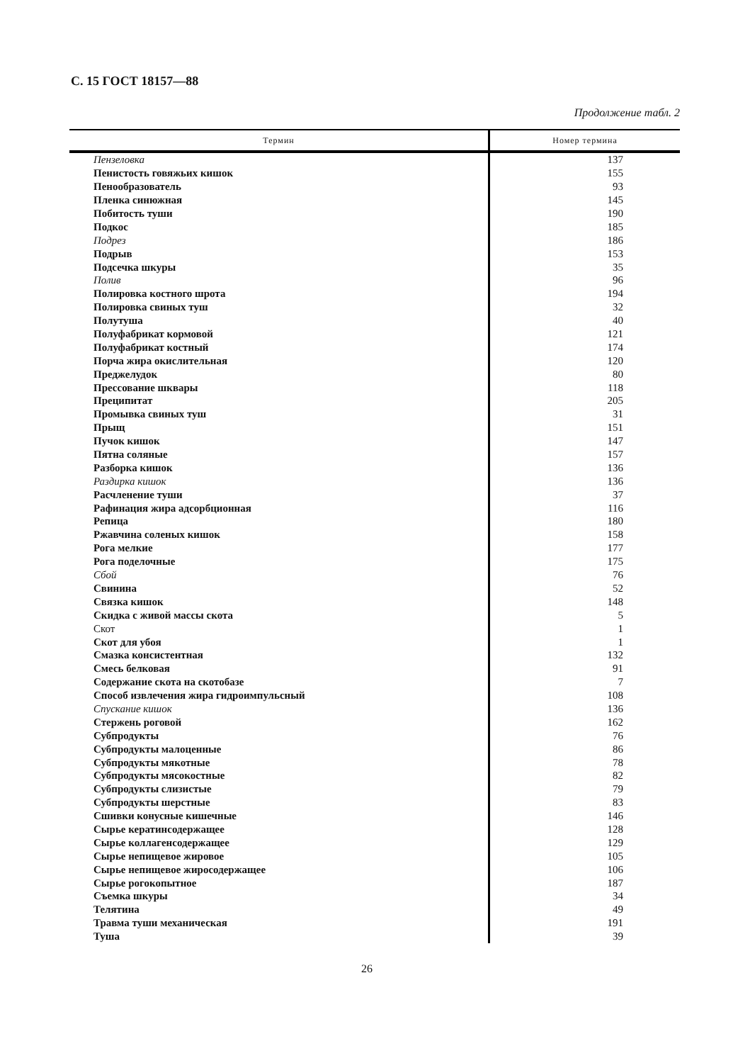С. 15 ГОСТ 18157—88
Продолжение табл. 2
| Термин | Номер термина |
| --- | --- |
| Пензеловка | 137 |
| Пенистость говяжьих кишок | 155 |
| Пенообразователь | 93 |
| Пленка синюжная | 145 |
| Побитость туши | 190 |
| Подкос | 185 |
| Подрез | 186 |
| Подрыв | 153 |
| Подсечка шкуры | 35 |
| Полив | 96 |
| Полировка костного шрота | 194 |
| Полировка свиных туш | 32 |
| Полутуша | 40 |
| Полуфабрикат кормовой | 121 |
| Полуфабрикат костный | 174 |
| Порча жира окислительная | 120 |
| Преджелудок | 80 |
| Прессование шквары | 118 |
| Преципитат | 205 |
| Промывка свиных туш | 31 |
| Прыщ | 151 |
| Пучок кишок | 147 |
| Пятна соляные | 157 |
| Разборка кишок | 136 |
| Раздирка кишок | 136 |
| Расчленение туши | 37 |
| Рафинация жира адсорбционная | 116 |
| Репица | 180 |
| Ржавчина соленых кишок | 158 |
| Рога мелкие | 177 |
| Рога поделочные | 175 |
| Сбой | 76 |
| Свинина | 52 |
| Связка кишок | 148 |
| Скидка с живой массы скота | 5 |
| Скот | 1 |
| Скот для убоя | 1 |
| Смазка консистентная | 132 |
| Смесь белковая | 91 |
| Содержание скота на скотобазе | 7 |
| Способ извлечения жира гидроимпульсный | 108 |
| Спускание кишок | 136 |
| Стержень роговой | 162 |
| Субпродукты | 76 |
| Субпродукты малоценные | 86 |
| Субпродукты мякотные | 78 |
| Субпродукты мясокостные | 82 |
| Субпродукты слизистые | 79 |
| Субпродукты шерстные | 83 |
| Сшивки конусные кишечные | 146 |
| Сырье кератинсодержащее | 128 |
| Сырье коллагенсодержащее | 129 |
| Сырье непищевое жировое | 105 |
| Сырье непищевое жиросодержащее | 106 |
| Сырье рогокопытное | 187 |
| Съемка шкуры | 34 |
| Телятина | 49 |
| Травма туши механическая | 191 |
| Туша | 39 |
26